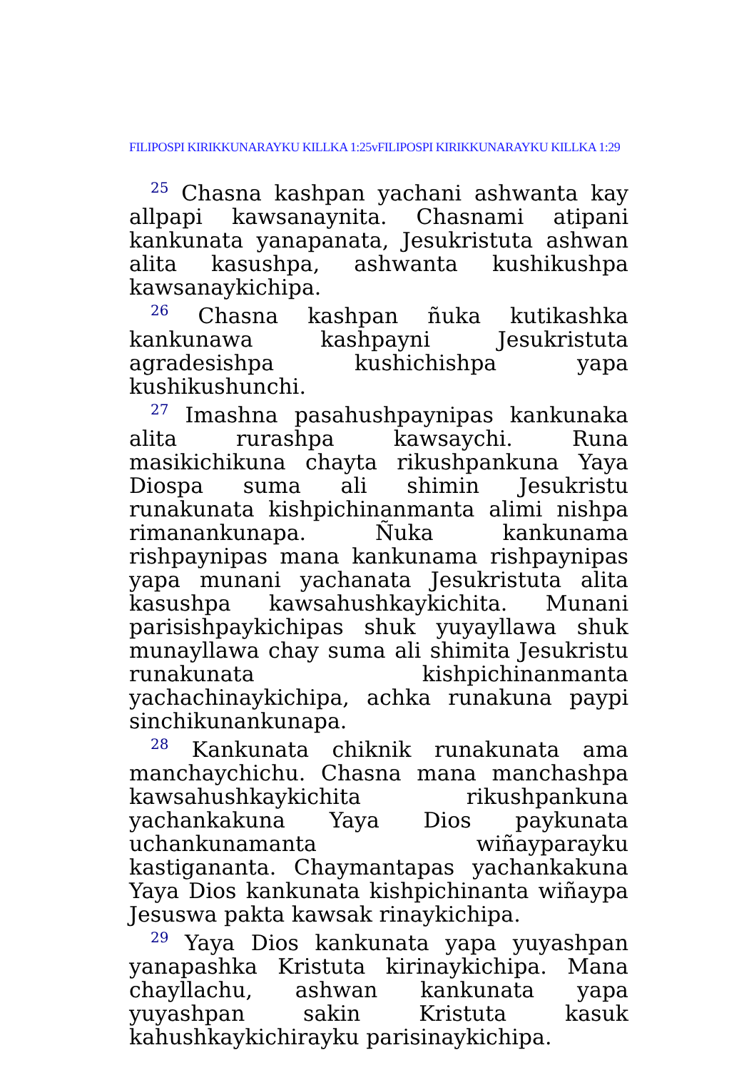FILIPOSPI KIRIKKUNARAYKU KILLKA 1:25vFILIPOSPI KIRIKKUNARAYKU KILLKA 1:29
<sup>25</sup> Chasna kashpan yachani ashwanta kay allpapi kawsanaynita. Chasnami atipani kankunata yanapanata, Jesukristuta ashwan alita kasushpa, ashwanta kushikushpa kawsanaykichipa.
<sup>26</sup> Chasna kashpan ñuka kutikashka kankunawa kashpayni Jesukristuta agradesishpa kushichishpa yapa kushikushunchi.
<sup>27</sup> Imashna pasahushpaynipas kankunaka alita rurashpa kawsaychi. Runa masikichikuna chayta rikushpankuna Yaya Diospa suma ali shimin Jesukristu runakunata kishpichinanmanta alimi nishpa rimanankunapa. Ñuka kankunama rishpaynipas mana kankunama rishpaynipas yapa munani yachanata Jesukristuta alita kasushpa kawsahushkaykichita. Munani parisishpaykichipas shuk yuyayllawa shuk munayllawa chay suma ali shimita Jesukristu runakunata kishpichinanmanta yachachinaykichipa, achka runakuna paypi sinchikunankunapa.
<sup>28</sup> Kankunata chiknik runakunata ama manchaychichu. Chasna mana manchashpa kawsahushkaykichita rikushpankuna yachankakuna Yaya Dios paykunata uchankunamanta wiñayparayku kastigananta. Chaymantapas yachankakuna Yaya Dios kankunata kishpichinanta wiñaypa Jesuswa pakta kawsak rinaykichipa.
<sup>29</sup> Yaya Dios kankunata yapa yuyashpan yanapashka Kristuta kirinaykichipa. Mana chayllachu, ashwan kankunata yapa yuyashpan sakin Kristuta kasuk kahushkaykichirayku parisinaykichipa.